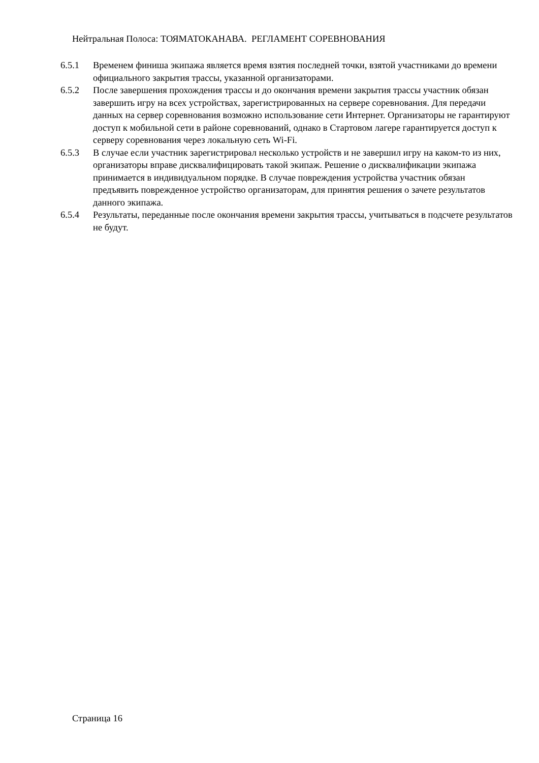Нейтральная Полоса: ТОЯМАТОКАНАВА. РЕГЛАМЕНТ СОРЕВНОВАНИЯ
6.5.1 Временем финиша экипажа является время взятия последней точки, взятой участниками до времени официального закрытия трассы, указанной организаторами.
6.5.2 После завершения прохождения трассы и до окончания времени закрытия трассы участник обязан завершить игру на всех устройствах, зарегистрированных на сервере соревнования. Для передачи данных на сервер соревнования возможно использование сети Интернет. Организаторы не гарантируют доступ к мобильной сети в районе соревнований, однако в Стартовом лагере гарантируется доступ к серверу соревнования через локальную сеть Wi-Fi.
6.5.3 В случае если участник зарегистрировал несколько устройств и не завершил игру на каком-то из них, организаторы вправе дисквалифицировать такой экипаж. Решение о дисквалификации экипажа принимается в индивидуальном порядке. В случае повреждения устройства участник обязан предъявить поврежденное устройство организаторам, для принятия решения о зачете результатов данного экипажа.
6.5.4 Результаты, переданные после окончания времени закрытия трассы, учитываться в подсчете результатов не будут.
Страница 16